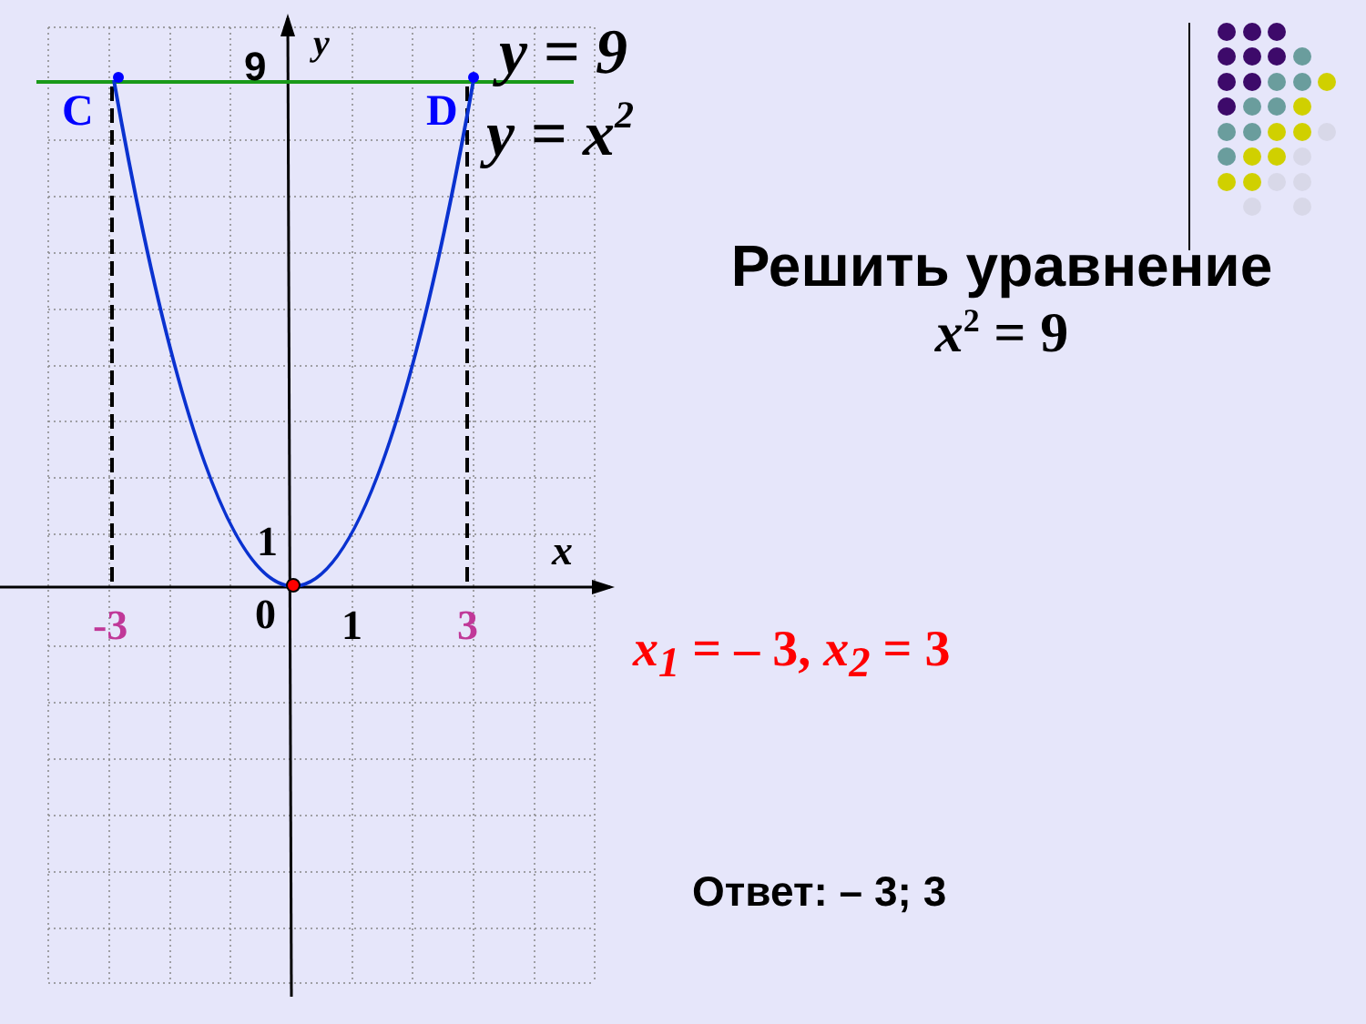C
D
9
y
1
0
1
-3
3
x
y = 9
y = x2
Решить уравнение
x<sup>2</sup> = 9
x<sub>1</sub> = – 3, x<sub>2</sub> = 3
Ответ: – 3; 3